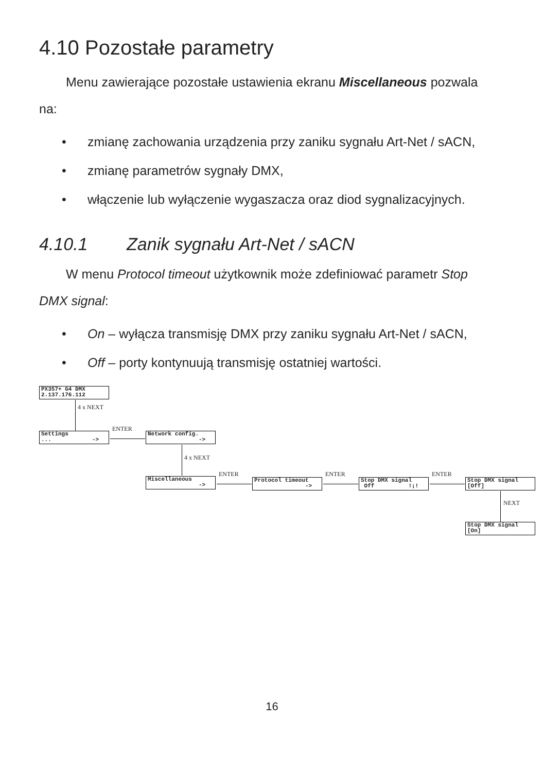4.10 Pozostałe parametry
Menu zawierające pozostałe ustawienia ekranu Miscellaneous pozwala
na:
• zmianę zachowania urządzenia przy zaniku sygnału Art-Net / sACN,
• zmianę parametrów sygnały DMX,
• włączenie lub wyłączenie wygaszacza oraz diod sygnalizacyjnych.
4.10.1 Zanik sygnału Art-Net / sACN
W menu Protocol timeout użytkownik może zdefiniować parametr Stop
DMX signal:
• On – wyłącza transmisję DMX przy zaniku sygnału Art-Net / sACN,
• Off – porty kontynuują transmisję ostatniej wartości.
PX357+ G4 DMX
2.137.176.112
4 x NEXT
Settings
... ->
ENTER
Network config.
->
4 x NEXT
Miscellaneous
->
ENTER
Protocol timeout
->
ENTER
Stop DMX signal
Off !¡!
ENTER
Stop DMX signal
[Off]
NEXT
Stop DMX signal
[On]
16